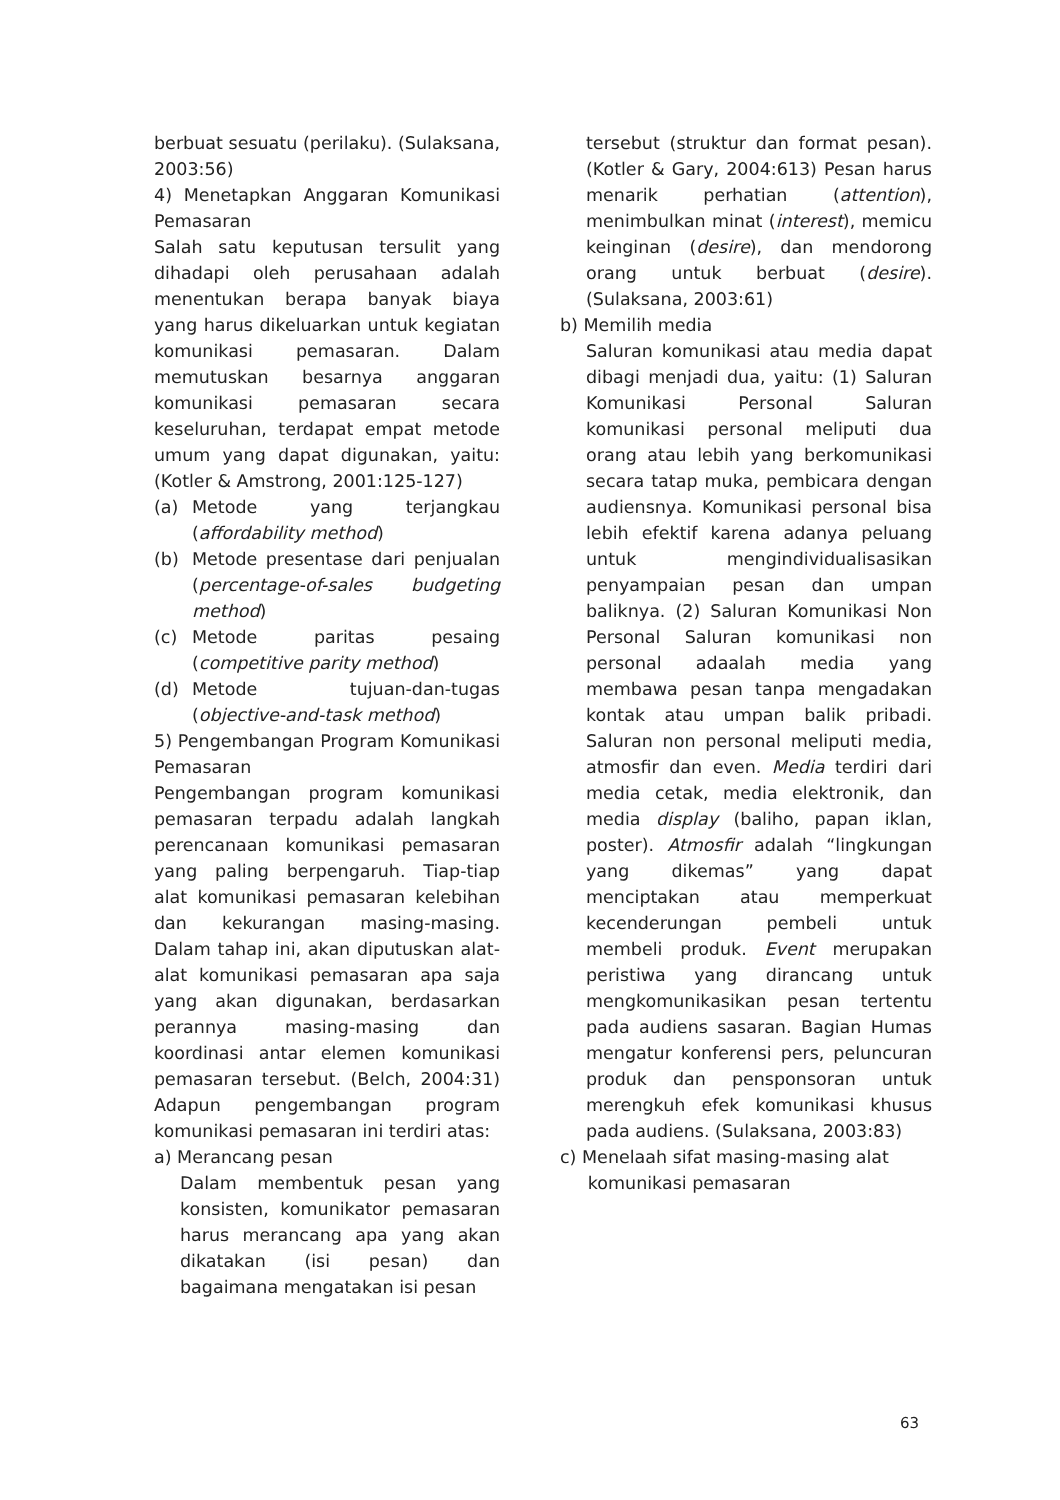berbuat sesuatu (perilaku). (Sulaksana, 2003:56)
4) Menetapkan Anggaran Komunikasi Pemasaran
Salah satu keputusan tersulit yang dihadapi oleh perusahaan adalah menentukan berapa banyak biaya yang harus dikeluarkan untuk kegiatan komunikasi pemasaran. Dalam memutuskan besarnya anggaran komunikasi pemasaran secara keseluruhan, terdapat empat metode umum yang dapat digunakan, yaitu: (Kotler & Amstrong, 2001:125-127)
(a) Metode yang terjangkau (affordability method)
(b) Metode presentase dari penjualan (percentage-of-sales budgeting method)
(c) Metode paritas pesaing (competitive parity method)
(d) Metode tujuan-dan-tugas (objective-and-task method)
5) Pengembangan Program Komunikasi Pemasaran
Pengembangan program komunikasi pemasaran terpadu adalah langkah perencanaan komunikasi pemasaran yang paling berpengaruh. Tiap-tiap alat komunikasi pemasaran kelebihan dan kekurangan masing-masing. Dalam tahap ini, akan diputuskan alat-alat komunikasi pemasaran apa saja yang akan digunakan, berdasarkan perannya masing-masing dan koordinasi antar elemen komunikasi pemasaran tersebut. (Belch, 2004:31) Adapun pengembangan program komunikasi pemasaran ini terdiri atas:
a) Merancang pesan
Dalam membentuk pesan yang konsisten, komunikator pemasaran harus merancang apa yang akan dikatakan (isi pesan) dan bagaimana mengatakan isi pesan
tersebut (struktur dan format pesan). (Kotler & Gary, 2004:613) Pesan harus menarik perhatian (attention), menimbulkan minat (interest), memicu keinginan (desire), dan mendorong orang untuk berbuat (desire). (Sulaksana, 2003:61)
b) Memilih media
Saluran komunikasi atau media dapat dibagi menjadi dua, yaitu: (1) Saluran Komunikasi Personal Saluran komunikasi personal meliputi dua orang atau lebih yang berkomunikasi secara tatap muka, pembicara dengan audiensnya. Komunikasi personal bisa lebih efektif karena adanya peluang untuk mengindividualisasikan penyampaian pesan dan umpan baliknya. (2) Saluran Komunikasi Non Personal Saluran komunikasi non personal adaalah media yang membawa pesan tanpa mengadakan kontak atau umpan balik pribadi. Saluran non personal meliputi media, atmosfir dan even. Media terdiri dari media cetak, media elektronik, dan media display (baliho, papan iklan, poster). Atmosfir adalah “lingkungan yang dikemas” yang dapat menciptakan atau memperkuat kecenderungan pembeli untuk membeli produk. Event merupakan peristiwa yang dirancang untuk mengkomunikasikan pesan tertentu pada audiens sasaran. Bagian Humas mengatur konferensi pers, peluncuran produk dan pensponsoran untuk merengkuh efek komunikasi khusus pada audiens. (Sulaksana, 2003:83)
c) Menelaah sifat masing-masing alat
komunikasi pemasaran
63